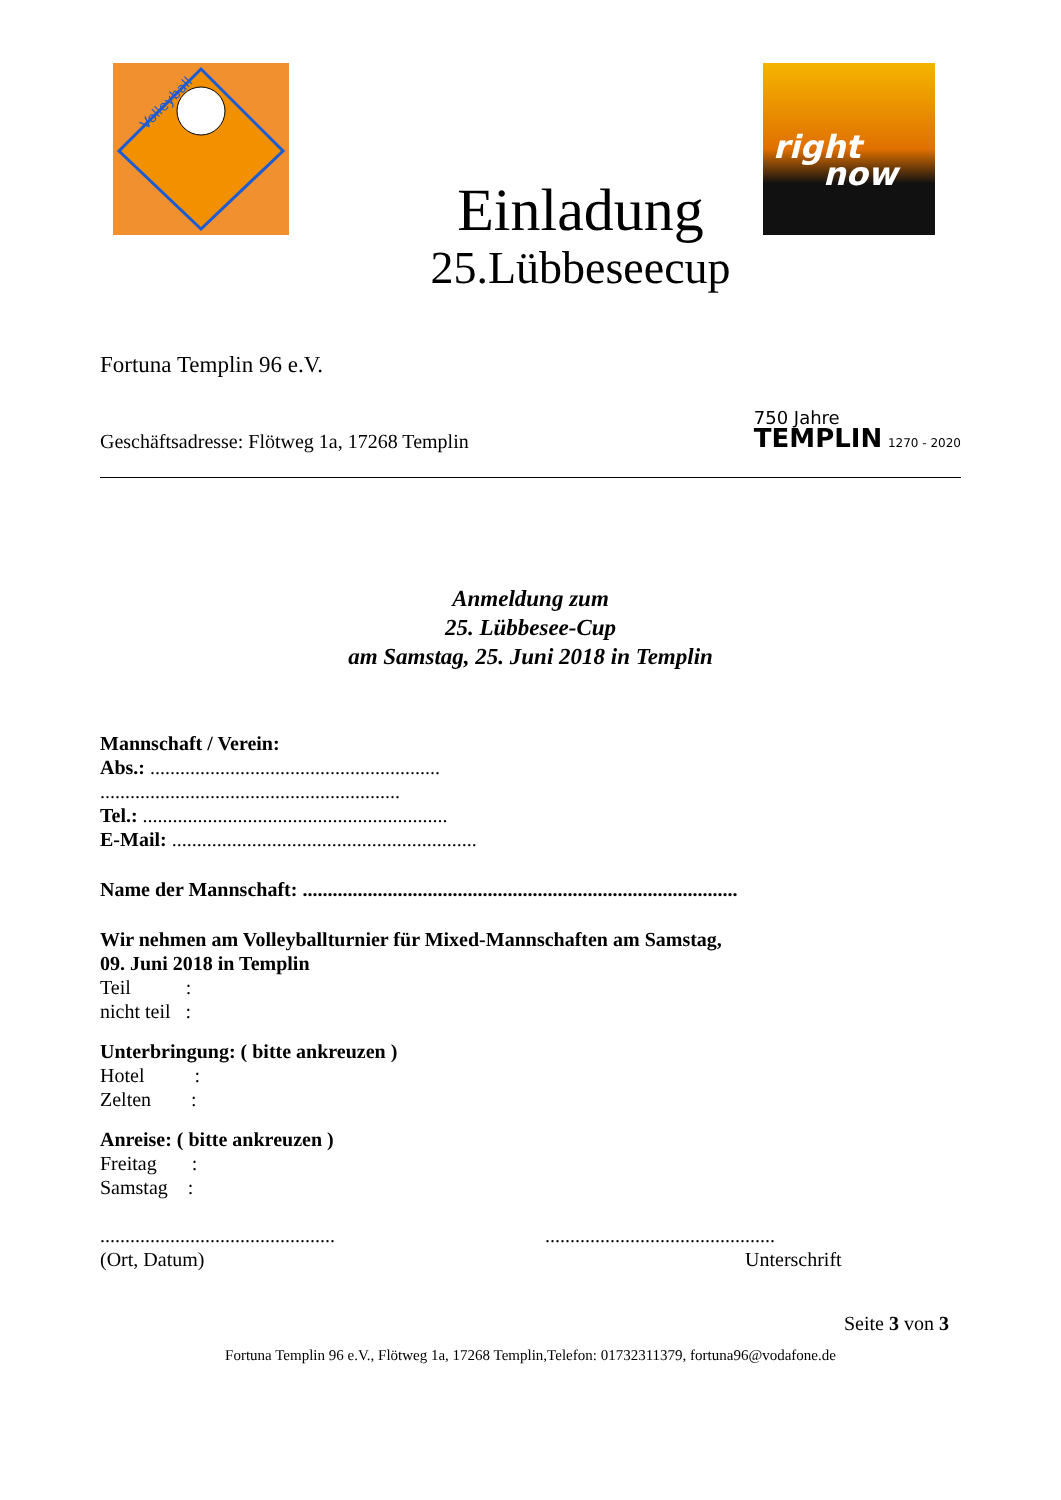Volleyball
right
now
Einladung
25.Lübbeseecup
Fortuna Templin 96 e.V.
Geschäftsadresse: Flötweg 1a, 17268 Templin
750 Jahre
TEMPLIN 1270 - 2020
Anmeldung zum
25. Lübbesee-Cup
am Samstag, 25. Juni 2018 in Templin
Mannschaft / Verein:
Abs.: ..........................................................
............................................................
Tel.: .............................................................
E-Mail: .............................................................
Name der Mannschaft: .......................................................................................
Wir nehmen am Volleyballturnier für Mixed-Mannschaften am Samstag,
09. Juni 2018 in Templin
Teil :
nicht teil :
Unterbringung: ( bitte ankreuzen )
Hotel :
Zelten :
Anreise: ( bitte ankreuzen )
Freitag :
Samstag :
...............................................
(Ort, Datum)
..............................................
Unterschrift
Seite 3 von 3
Fortuna Templin 96 e.V., Flötweg 1a, 17268 Templin,Telefon: 01732311379, fortuna96@vodafone.de